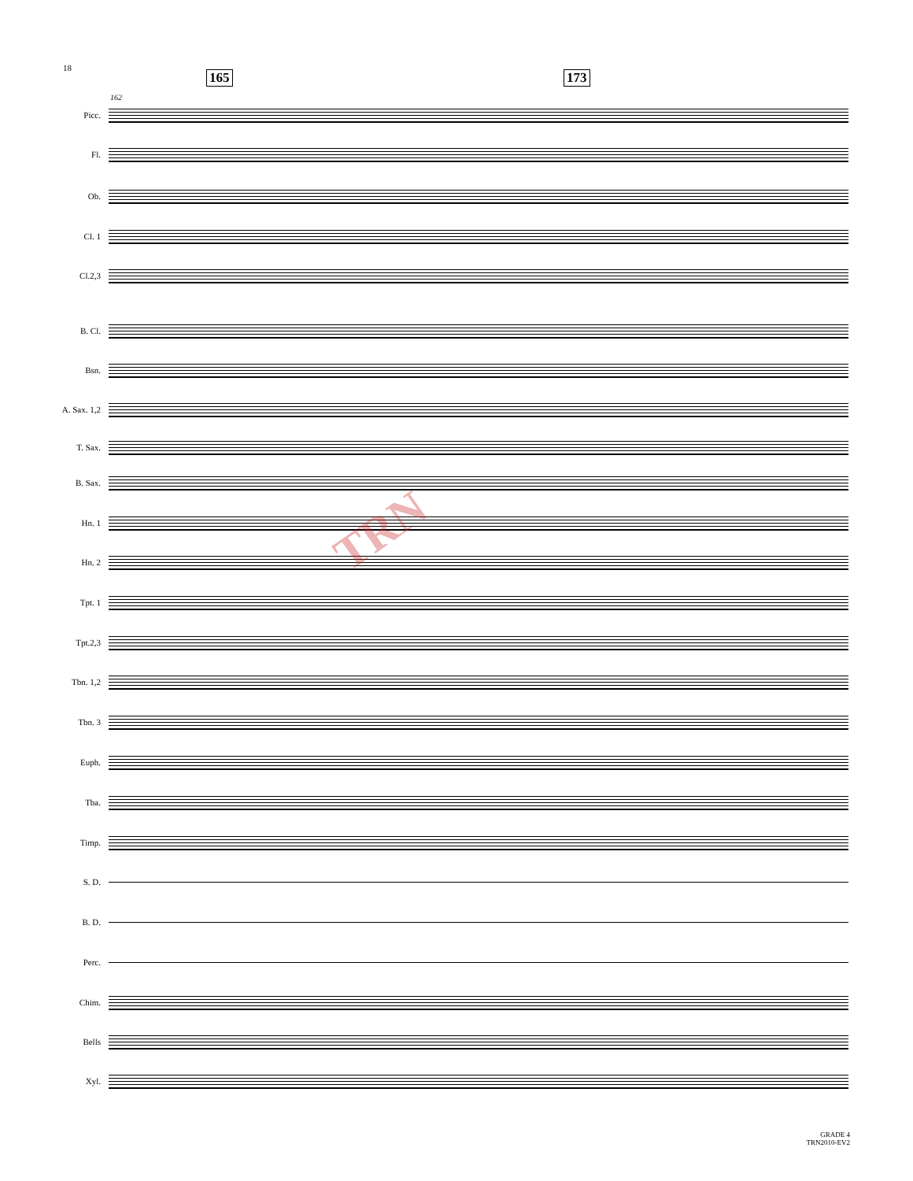18
165 173
162
Picc.
Fl.
Ob.
Cl. 1
Cl.2,3
B. Cl.
Bsn.
A. Sax. 1,2
T. Sax.
B. Sax.
Hn. 1
Hn. 2
Tpt. 1
Tpt.2,3
Tbn. 1,2
Tbn. 3
Euph.
Tba.
Timp.
S. D.
B. D.
Perc.
Chim.
Bells
Xyl.
TRN
GRADE 4
TRN2010-EV2